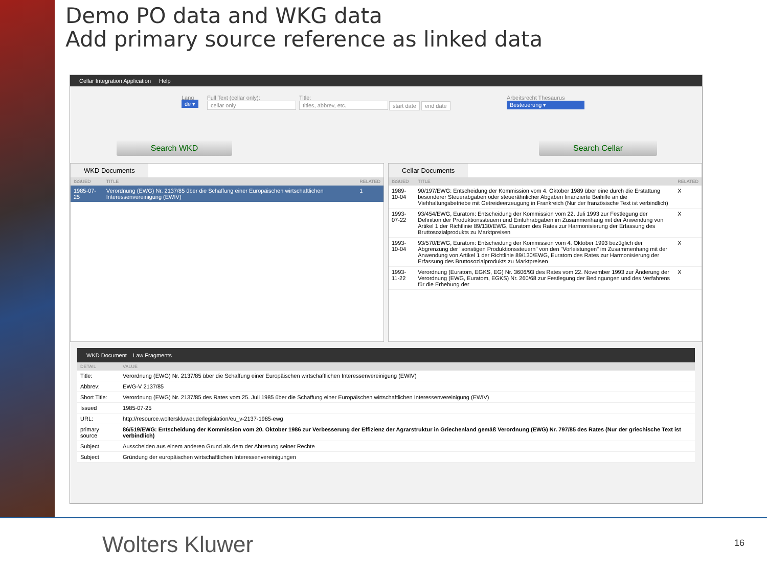Demo PO data and WKG data
Add primary source reference as linked data
Cellar Integration Application Help
Lang
de ▾
Full Text (cellar only):
cellar only
Title:
titles, abbrev, etc.
start date end date
Arbeitsrecht Thesaurus
Besteuerung ▾
Search WKD Search Cellar
WKD Documents
| ISSUED | TITLE | RELATED |
| --- | --- | --- |
| 1985-07-25 | Verordnung (EWG) Nr. 2137/85 über die Schaffung einer Europäischen wirtschaftlichen Interessenvereinigung (EWIV) | 1 |
Cellar Documents
| ISSUED | TITLE | RELATED |
| --- | --- | --- |
| 1989-10-04 | 90/197/EWG: Entscheidung der Kommission vom 4. Oktober 1989 über eine durch die Erstattung besonderer Steuerabgaben oder steuerähnlicher Abgaben finanzierte Beihilfe an die Viehhaltungsbetriebe mit Getreideerzeugung in Frankreich (Nur der französische Text ist verbindlich) | X |
| 1993-07-22 | 93/454/EWG, Euratom: Entscheidung der Kommission vom 22. Juli 1993 zur Festlegung der Definition der Produktionssteuern und Einfuhrabgaben im Zusammenhang mit der Anwendung von Artikel 1 der Richtlinie 89/130/EWG, Euratom des Rates zur Harmonisierung der Erfassung des Bruttosozialprodukts zu Marktpreisen | X |
| 1993-10-04 | 93/570/EWG, Euratom: Entscheidung der Kommission vom 4. Oktober 1993 bezüglich der Abgrenzung der "sonstigen Produktionssteuern" von den "Vorleistungen" im Zusammenhang mit der Anwendung von Artikel 1 der Richtlinie 89/130/EWG, Euratom des Rates zur Harmonisierung der Erfassung des Bruttosozialprodukts zu Marktpreisen | X |
| 1993-11-22 | Verordnung (Euratom, EGKS, EG) Nr. 3606/93 des Rates vom 22. November 1993 zur Änderung der Verordnung (EWG, Euratom, EGKS) Nr. 260/68 zur Festlegung der Bedingungen und des Verfahrens für die Erhebung der | X |
WKD Document Law Fragments
| DETAIL | VALUE |
| --- | --- |
| Title: | Verordnung (EWG) Nr. 2137/85 über die Schaffung einer Europäischen wirtschaftlichen Interessenvereinigung (EWIV) |
| Abbrev: | EWG-V 2137/85 |
| Short Title: | Verordnung (EWG) Nr. 2137/85 des Rates vom 25. Juli 1985 über die Schaffung einer Europäischen wirtschaftlichen Interessenvereinigung (EWIV) |
| Issued | 1985-07-25 |
| URL: | http://resource.wolterskluwer.de/legislation/eu_v-2137-1985-ewg |
| primary source | 86/519/EWG: Entscheidung der Kommission vom 20. Oktober 1986 zur Verbesserung der Effizienz der Agrarstruktur in Griechenland gemäß Verordnung (EWG) Nr. 797/85 des Rates (Nur der griechische Text ist verbindlich) |
| Subject | Ausscheiden aus einem anderen Grund als dem der Abtretung seiner Rechte |
| Subject | Gründung der europäischen wirtschaftlichen Interessenvereinigungen |
Wolters Kluwer 16